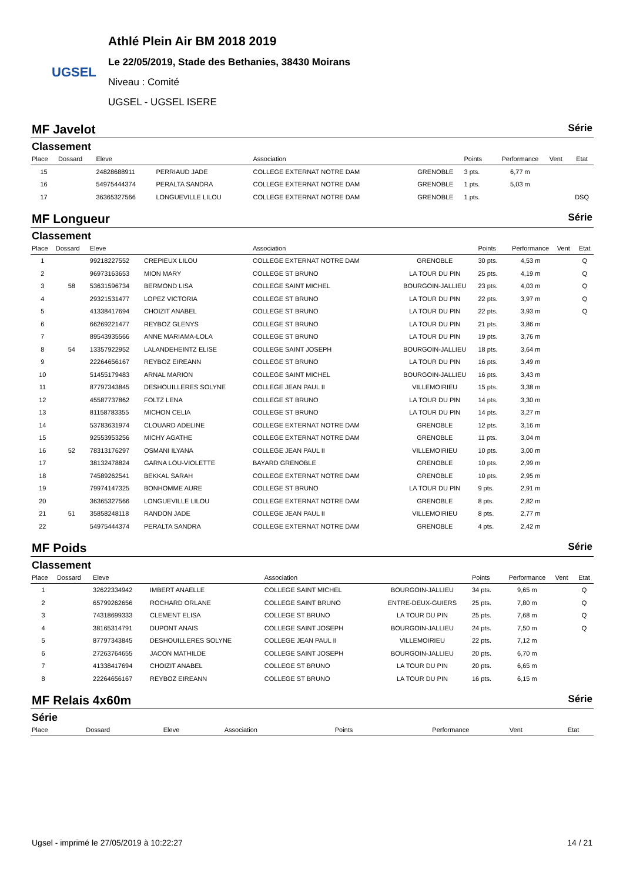UGSEL
Athlé Plein Air BM 2018 2019
Le 22/05/2019, Stade des Bethanies, 38430 Moirans
Niveau : Comité
UGSEL - UGSEL ISERE
MF Javelot Série
Classement
| Place | Dossard | Eleve | | Association | | Points | Performance | Vent | Etat |
| --- | --- | --- | --- | --- | --- | --- | --- | --- | --- |
| 15 | | 24828688911 | PERRIAUD JADE | COLLEGE EXTERNAT NOTRE DAM | GRENOBLE | 3 pts. | 6,77 m | | |
| 16 | | 54975444374 | PERALTA SANDRA | COLLEGE EXTERNAT NOTRE DAM | GRENOBLE | 1 pts. | 5,03 m | | |
| 17 | | 36365327566 | LONGUEVILLE LILOU | COLLEGE EXTERNAT NOTRE DAM | GRENOBLE | 1 pts. | | | DSQ |
MF Longueur Série
Classement
| Place | Dossard | Eleve | | Association | | Points | Performance | Vent | Etat |
| --- | --- | --- | --- | --- | --- | --- | --- | --- | --- |
| 1 | | 99218227552 | CREPIEUX LILOU | COLLEGE EXTERNAT NOTRE DAM | GRENOBLE | 30 pts. | 4,53 m | | Q |
| 2 | | 96973163653 | MION MARY | COLLEGE ST BRUNO | LA TOUR DU PIN | 25 pts. | 4,19 m | | Q |
| 3 | 58 | 53631596734 | BERMOND LISA | COLLEGE SAINT MICHEL | BOURGOIN-JALLIEU | 23 pts. | 4,03 m | | Q |
| 4 | | 29321531477 | LOPEZ VICTORIA | COLLEGE ST BRUNO | LA TOUR DU PIN | 22 pts. | 3,97 m | | Q |
| 5 | | 41338417694 | CHOIZIT ANABEL | COLLEGE ST BRUNO | LA TOUR DU PIN | 22 pts. | 3,93 m | | Q |
| 6 | | 66269221477 | REYBOZ GLENYS | COLLEGE ST BRUNO | LA TOUR DU PIN | 21 pts. | 3,86 m | | |
| 7 | | 89543935566 | ANNE MARIAMA-LOLA | COLLEGE ST BRUNO | LA TOUR DU PIN | 19 pts. | 3,76 m | | |
| 8 | 54 | 13357922952 | LALANDEHEINTZ ELISE | COLLEGE SAINT JOSEPH | BOURGOIN-JALLIEU | 18 pts. | 3,64 m | | |
| 9 | | 22264656167 | REYBOZ EIREANN | COLLEGE ST BRUNO | LA TOUR DU PIN | 16 pts. | 3,49 m | | |
| 10 | | 51455179483 | ARNAL MARION | COLLEGE SAINT MICHEL | BOURGOIN-JALLIEU | 16 pts. | 3,43 m | | |
| 11 | | 87797343845 | DESHOUILLERES SOLYNE | COLLEGE JEAN PAUL II | VILLEMOIRIEU | 15 pts. | 3,38 m | | |
| 12 | | 45587737862 | FOLTZ LENA | COLLEGE ST BRUNO | LA TOUR DU PIN | 14 pts. | 3,30 m | | |
| 13 | | 81158783355 | MICHON CELIA | COLLEGE ST BRUNO | LA TOUR DU PIN | 14 pts. | 3,27 m | | |
| 14 | | 53783631974 | CLOUARD ADELINE | COLLEGE EXTERNAT NOTRE DAM | GRENOBLE | 12 pts. | 3,16 m | | |
| 15 | | 92553953256 | MICHY AGATHE | COLLEGE EXTERNAT NOTRE DAM | GRENOBLE | 11 pts. | 3,04 m | | |
| 16 | 52 | 78313176297 | OSMANI ILYANA | COLLEGE JEAN PAUL II | VILLEMOIRIEU | 10 pts. | 3,00 m | | |
| 17 | | 38132478824 | GARNA LOU-VIOLETTE | BAYARD GRENOBLE | GRENOBLE | 10 pts. | 2,99 m | | |
| 18 | | 74589262541 | BEKKAL SARAH | COLLEGE EXTERNAT NOTRE DAM | GRENOBLE | 10 pts. | 2,95 m | | |
| 19 | | 79974147325 | BONHOMME AURE | COLLEGE ST BRUNO | LA TOUR DU PIN | 9 pts. | 2,91 m | | |
| 20 | | 36365327566 | LONGUEVILLE LILOU | COLLEGE EXTERNAT NOTRE DAM | GRENOBLE | 8 pts. | 2,82 m | | |
| 21 | 51 | 35858248118 | RANDON JADE | COLLEGE JEAN PAUL II | VILLEMOIRIEU | 8 pts. | 2,77 m | | |
| 22 | | 54975444374 | PERALTA SANDRA | COLLEGE EXTERNAT NOTRE DAM | GRENOBLE | 4 pts. | 2,42 m | | |
MF Poids Série
Classement
| Place | Dossard | Eleve | | Association | | Points | Performance | Vent | Etat |
| --- | --- | --- | --- | --- | --- | --- | --- | --- | --- |
| 1 | | 32622334942 | IMBERT ANAELLE | COLLEGE SAINT MICHEL | BOURGOIN-JALLIEU | 34 pts. | 9,65 m | | Q |
| 2 | | 65799262656 | ROCHARD ORLANE | COLLEGE SAINT BRUNO | ENTRE-DEUX-GUIERS | 25 pts. | 7,80 m | | Q |
| 3 | | 74318699333 | CLEMENT ELISA | COLLEGE ST BRUNO | LA TOUR DU PIN | 25 pts. | 7,68 m | | Q |
| 4 | | 38165314791 | DUPONT ANAIS | COLLEGE SAINT JOSEPH | BOURGOIN-JALLIEU | 24 pts. | 7,50 m | | Q |
| 5 | | 87797343845 | DESHOUILLERES SOLYNE | COLLEGE JEAN PAUL II | VILLEMOIRIEU | 22 pts. | 7,12 m | | |
| 6 | | 27263764655 | JACON MATHILDE | COLLEGE SAINT JOSEPH | BOURGOIN-JALLIEU | 20 pts. | 6,70 m | | |
| 7 | | 41338417694 | CHOIZIT ANABEL | COLLEGE ST BRUNO | LA TOUR DU PIN | 20 pts. | 6,65 m | | |
| 8 | | 22264656167 | REYBOZ EIREANN | COLLEGE ST BRUNO | LA TOUR DU PIN | 16 pts. | 6,15 m | | |
MF Relais 4x60m Série
Série
| Place | Dossard | Eleve | | Association | | Points | Performance | Vent | Etat |
| --- | --- | --- | --- | --- | --- | --- | --- | --- | --- |
Ugsel - imprimé le 27/05/2019 à 10:22:27 14 / 21